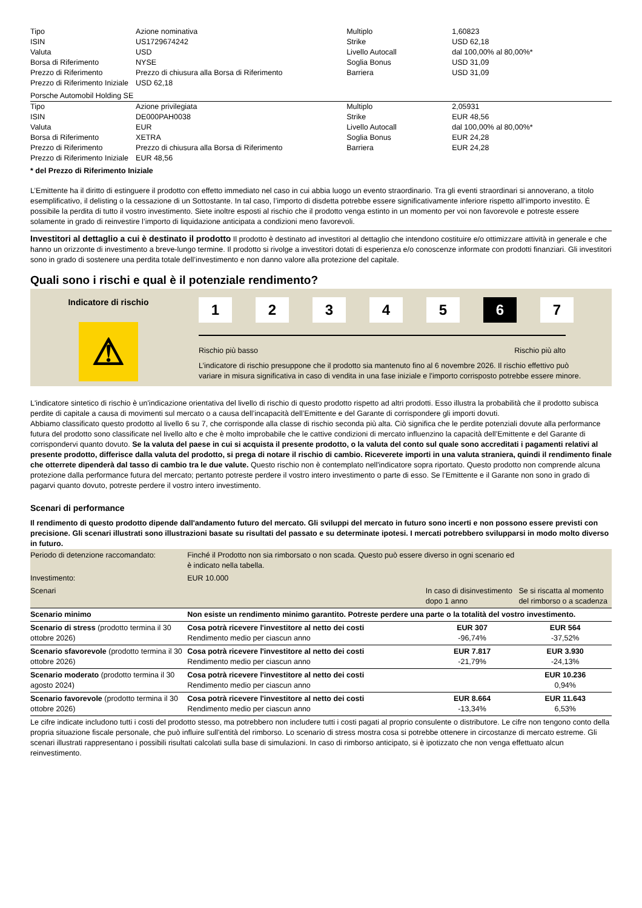| Tipo | Azione nominativa | Multiplo | 1,60823 |
| ISIN | US1729674242 | Strike | USD 62,18 |
| Valuta | USD | Livello Autocall | dal 100,00% al 80,00%* |
| Borsa di Riferimento | NYSE | Soglia Bonus | USD 31,09 |
| Prezzo di Riferimento | Prezzo di chiusura alla Borsa di Riferimento | Barriera | USD 31,09 |
| Prezzo di Riferimento Iniziale | USD 62,18 | | |
Porsche Automobil Holding SE
| Tipo | Azione privilegiata | Multiplo | 2,05931 |
| ISIN | DE000PAH0038 | Strike | EUR 48,56 |
| Valuta | EUR | Livello Autocall | dal 100,00% al 80,00%* |
| Borsa di Riferimento | XETRA | Soglia Bonus | EUR 24,28 |
| Prezzo di Riferimento | Prezzo di chiusura alla Borsa di Riferimento | Barriera | EUR 24,28 |
| Prezzo di Riferimento Iniziale | EUR 48,56 | | |
* del Prezzo di Riferimento Iniziale
L’Emittente ha il diritto di estinguere il prodotto con effetto immediato nel caso in cui abbia luogo un evento straordinario. Tra gli eventi straordinari si annoverano, a titolo esemplificativo, il delisting o la cessazione di un Sottostante. In tal caso, l’importo di disdetta potrebbe essere significativamente inferiore rispetto all’importo investito. È possibile la perdita di tutto il vostro investimento. Siete inoltre esposti al rischio che il prodotto venga estinto in un momento per voi non favorevole e potreste essere solamente in grado di reinvestire l’importo di liquidazione anticipata a condizioni meno favorevoli.
Investitori al dettaglio a cui è destinato il prodotto Il prodotto è destinato ad investitori al dettaglio che intendono costituire e/o ottimizzare attività in generale e che hanno un orizzonte di investimento a breve-lungo termine. Il prodotto si rivolge a investitori dotati di esperienza e/o conoscenze informate con prodotti finanziari. Gli investitori sono in grado di sostenere una perdita totale dell’investimento e non danno valore alla protezione del capitale.
Quali sono i rischi e qual è il potenziale rendimento?
Indicatore di rischio
⚠
12345 6 7
Rischio più basso Rischio più alto
L’indicatore di rischio presuppone che il prodotto sia mantenuto fino al 6 novembre 2026. Il rischio effettivo può variare in misura significativa in caso di vendita in una fase iniziale e l'importo corrisposto potrebbe essere minore.
L'indicatore sintetico di rischio è un'indicazione orientativa del livello di rischio di questo prodotto rispetto ad altri prodotti. Esso illustra la probabilità che il prodotto subisca perdite di capitale a causa di movimenti sul mercato o a causa dell’incapacità dell’Emittente e del Garante di corrispondere gli importi dovuti.
Abbiamo classificato questo prodotto al livello 6 su 7, che corrisponde alla classe di rischio seconda più alta. Ciò significa che le perdite potenziali dovute alla performance futura del prodotto sono classificate nel livello alto e che è molto improbabile che le cattive condizioni di mercato influenzino la capacità dell’Emittente e del Garante di corrispondervi quanto dovuto. Se la valuta del paese in cui si acquista il presente prodotto, o la valuta del conto sul quale sono accreditati i pagamenti relativi al presente prodotto, differisce dalla valuta del prodotto, si prega di notare il rischio di cambio. Riceverete importi in una valuta straniera, quindi il rendimento finale che otterrete dipenderà dal tasso di cambio tra le due valute. Questo rischio non è contemplato nell'indicatore sopra riportato. Questo prodotto non comprende alcuna protezione dalla performance futura del mercato; pertanto potreste perdere il vostro intero investimento o parte di esso. Se l’Emittente e il Garante non sono in grado di pagarvi quanto dovuto, potreste perdere il vostro intero investimento.
Scenari di performance
Il rendimento di questo prodotto dipende dall'andamento futuro del mercato. Gli sviluppi del mercato in futuro sono incerti e non possono essere previsti con precisione. Gli scenari illustrati sono illustrazioni basate su risultati del passato e su determinate ipotesi. I mercati potrebbero svilupparsi in modo molto diverso in futuro.
| Periodo di detenzione raccomandato: | Finché il Prodotto non sia rimborsato o non scada. Questo può essere diverso in ogni scenario ed è indicato nella tabella. | | |
| Investimento: | EUR 10.000 | | |
| Scenari | | In caso di disinvestimento dopo 1 anno | Se si riscatta al momento del rimborso o a scadenza |
| Scenario minimo | Non esiste un rendimento minimo garantito. Potreste perdere una parte o la totalità del vostro investimento. | | |
| Scenario di stress (prodotto termina il 30 ottobre 2026) | Cosa potrà ricevere l'investitore al netto dei costi Rendimento medio per ciascun anno | EUR 307 -96,74% | EUR 564 -37,52% |
| Scenario sfavorevole (prodotto termina il 30 ottobre 2026) | Cosa potrà ricevere l'investitore al netto dei costi Rendimento medio per ciascun anno | EUR 7.817 -21,79% | EUR 3.930 -24,13% |
| Scenario moderato (prodotto termina il 30 agosto 2024) | Cosa potrà ricevere l'investitore al netto dei costi Rendimento medio per ciascun anno | | EUR 10.236 0,94% |
| Scenario favorevole (prodotto termina il 30 ottobre 2026) | Cosa potrà ricevere l'investitore al netto dei costi Rendimento medio per ciascun anno | EUR 8.664 -13,34% | EUR 11.643 6,53% |
Le cifre indicate includono tutti i costi del prodotto stesso, ma potrebbero non includere tutti i costi pagati al proprio consulente o distributore. Le cifre non tengono conto della propria situazione fiscale personale, che può influire sull'entità del rimborso. Lo scenario di stress mostra cosa si potrebbe ottenere in circostanze di mercato estreme. Gli scenari illustrati rappresentano i possibili risultati calcolati sulla base di simulazioni. In caso di rimborso anticipato, si è ipotizzato che non venga effettuato alcun reinvestimento.